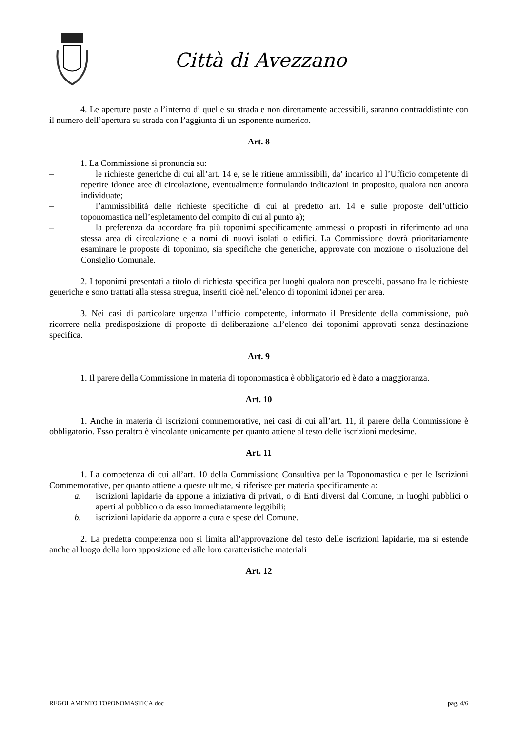Città di Avezzano
4. Le aperture poste all’interno di quelle su strada e non direttamente accessibili, saranno contraddistinte con il numero dell’apertura su strada con l’aggiunta di un esponente numerico.
Art. 8
1. La Commissione si pronuncia su:
– le richieste generiche di cui all’art. 14 e, se le ritiene ammissibili, da’ incarico al l’Ufficio competente di reperire idonee aree di circolazione, eventualmente formulando indicazioni in proposito, qualora non ancora individuate;
– l’ammissibilità delle richieste specifiche di cui al predetto art. 14 e sulle proposte dell’ufficio toponomastica nell’espletamento del compito di cui al punto a);
– la preferenza da accordare fra più toponimi specificamente ammessi o proposti in riferimento ad una stessa area di circolazione e a nomi di nuovi isolati o edifici. La Commissione dovrà prioritariamente esaminare le proposte di toponimo, sia specifiche che generiche, approvate con mozione o risoluzione del Consiglio Comunale.
2. I toponimi presentati a titolo di richiesta specifica per luoghi qualora non prescelti, passano fra le richieste generiche e sono trattati alla stessa stregua, inseriti cioè nell’elenco di toponimi idonei per area.
3. Nei casi di particolare urgenza l’ufficio competente, informato il Presidente della commissione, può ricorrere nella predisposizione di proposte di deliberazione all’elenco dei toponimi approvati senza destinazione specifica.
Art. 9
1. Il parere della Commissione in materia di toponomastica è obbligatorio ed è dato a maggioranza.
Art. 10
1. Anche in materia di iscrizioni commemorative, nei casi di cui all’art. 11, il parere della Commissione è obbligatorio. Esso peraltro è vincolante unicamente per quanto attiene al testo delle iscrizioni medesime.
Art. 11
1. La competenza di cui all’art. 10 della Commissione Consultiva per la Toponomastica e per le Iscrizioni Commemorative, per quanto attiene a queste ultime, si riferisce per materia specificamente a:
a. iscrizioni lapidarie da apporre a iniziativa di privati, o di Enti diversi dal Comune, in luoghi pubblici o aperti al pubblico o da esso immediatamente leggibili;
b. iscrizioni lapidarie da apporre a cura e spese del Comune.
2. La predetta competenza non si limita all’approvazione del testo delle iscrizioni lapidarie, ma si estende anche al luogo della loro apposizione ed alle loro caratteristiche materiali
Art. 12
REGOLAMENTO TOPONOMASTICA.doc pag. 4/6